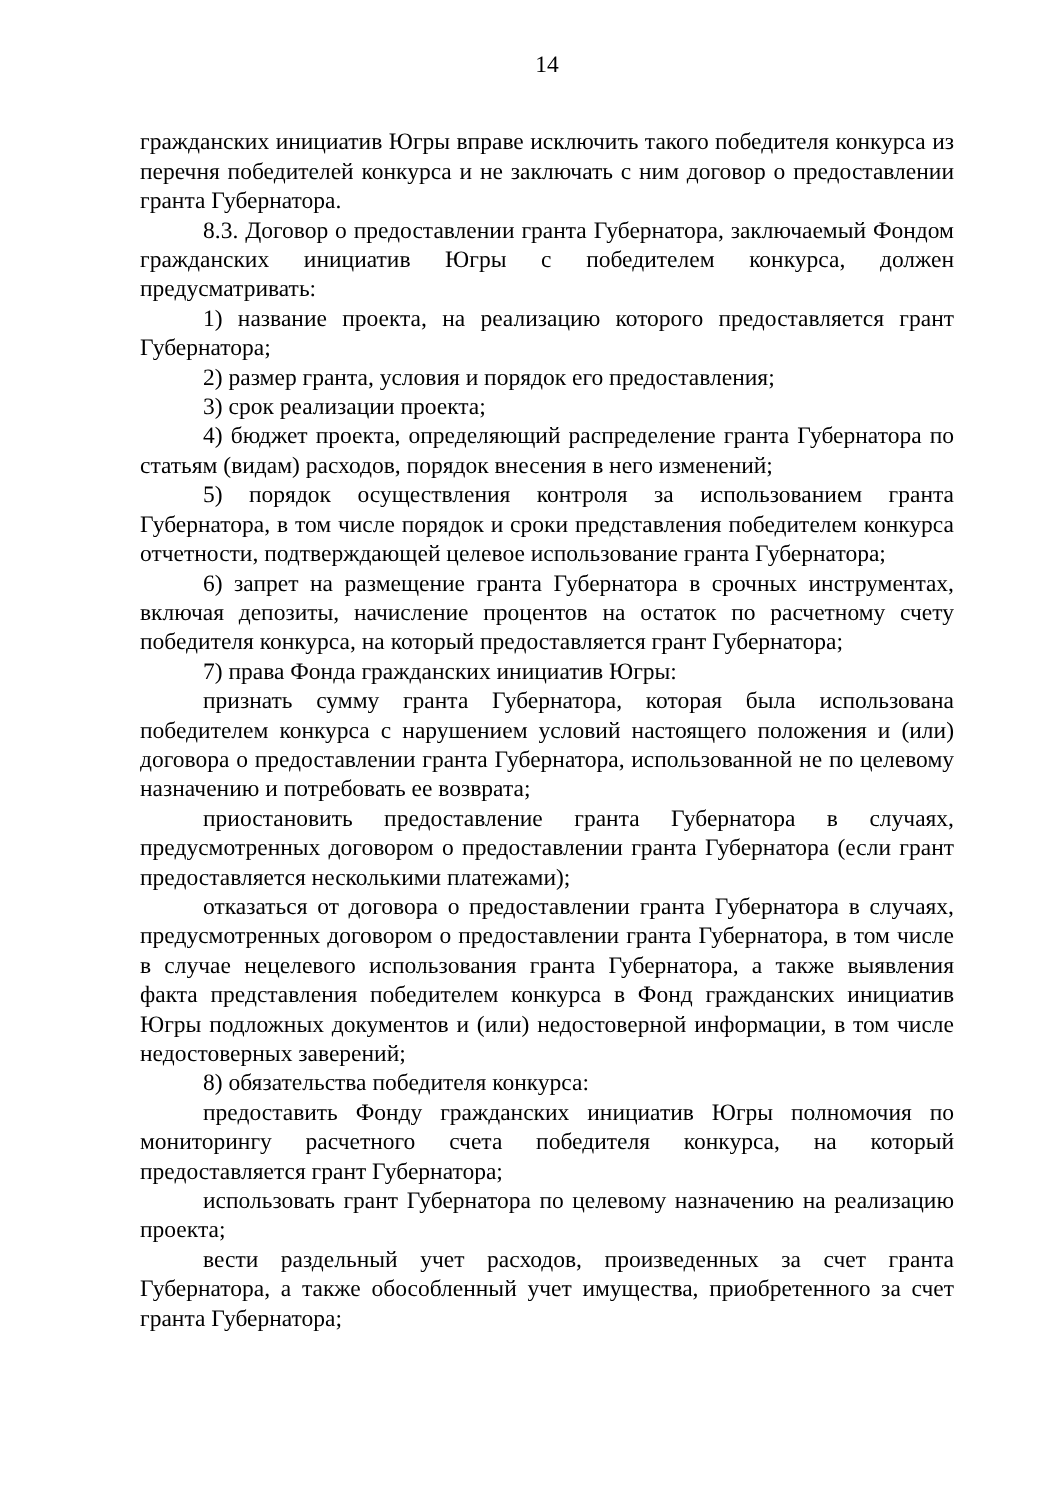14
гражданских инициатив Югры вправе исключить такого победителя конкурса из перечня победителей конкурса и не заключать с ним договор о предоставлении гранта Губернатора.
8.3. Договор о предоставлении гранта Губернатора, заключаемый Фондом гражданских инициатив Югры с победителем конкурса, должен предусматривать:
1) название проекта, на реализацию которого предоставляется грант Губернатора;
2) размер гранта, условия и порядок его предоставления;
3) срок реализации проекта;
4) бюджет проекта, определяющий распределение гранта Губернатора по статьям (видам) расходов, порядок внесения в него изменений;
5) порядок осуществления контроля за использованием гранта Губернатора, в том числе порядок и сроки представления победителем конкурса отчетности, подтверждающей целевое использование гранта Губернатора;
6) запрет на размещение гранта Губернатора в срочных инструментах, включая депозиты, начисление процентов на остаток по расчетному счету победителя конкурса, на который предоставляется грант Губернатора;
7) права Фонда гражданских инициатив Югры:
признать сумму гранта Губернатора, которая была использована победителем конкурса с нарушением условий настоящего положения и (или) договора о предоставлении гранта Губернатора, использованной не по целевому назначению и потребовать ее возврата;
приостановить предоставление гранта Губернатора в случаях, предусмотренных договором о предоставлении гранта Губернатора (если грант предоставляется несколькими платежами);
отказаться от договора о предоставлении гранта Губернатора в случаях, предусмотренных договором о предоставлении гранта Губернатора, в том числе в случае нецелевого использования гранта Губернатора, а также выявления факта представления победителем конкурса в Фонд гражданских инициатив Югры подложных документов и (или) недостоверной информации, в том числе недостоверных заверений;
8) обязательства победителя конкурса:
предоставить Фонду гражданских инициатив Югры полномочия по мониторингу расчетного счета победителя конкурса, на который предоставляется грант Губернатора;
использовать грант Губернатора по целевому назначению на реализацию проекта;
вести раздельный учет расходов, произведенных за счет гранта Губернатора, а также обособленный учет имущества, приобретенного за счет гранта Губернатора;